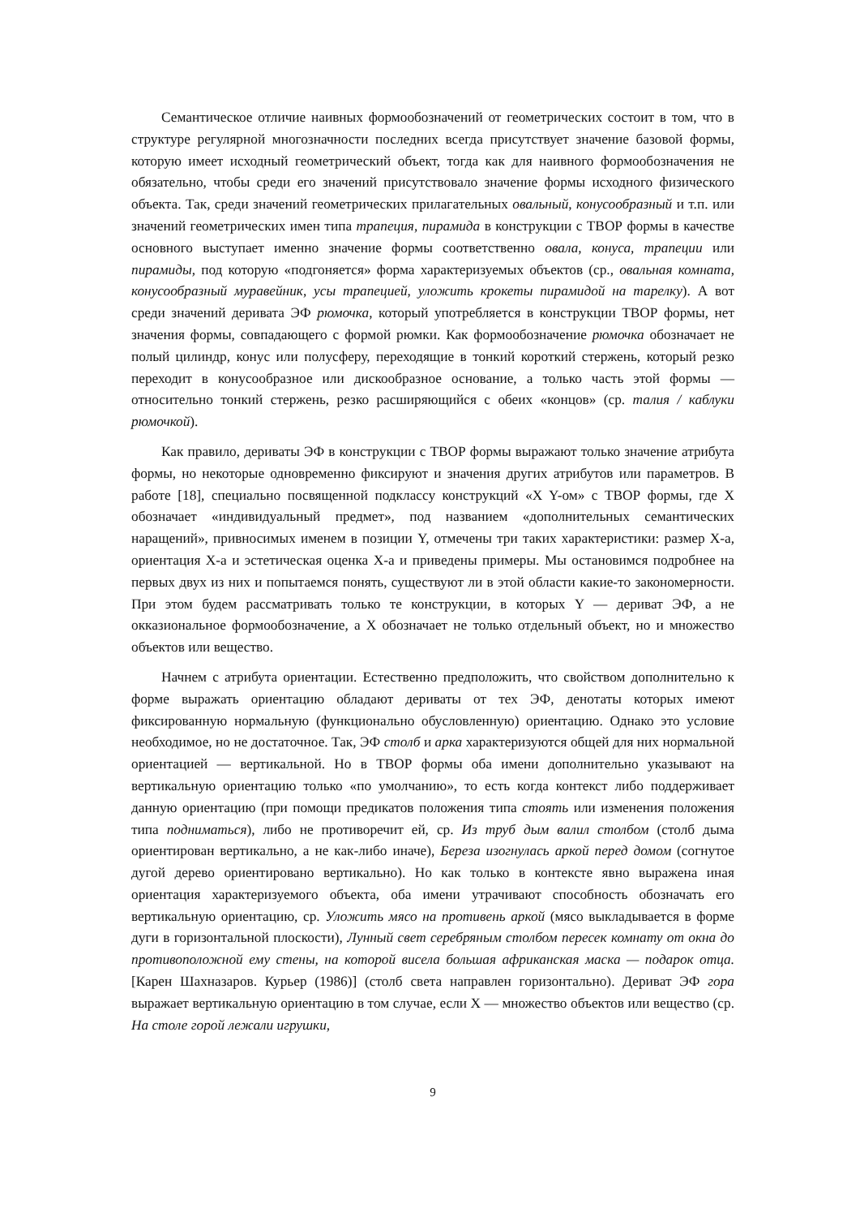Семантическое отличие наивных формообозначений от геометрических состоит в том, что в структуре регулярной многозначности последних всегда присутствует значение базовой формы, которую имеет исходный геометрический объект, тогда как для наивного формообозначения не обязательно, чтобы среди его значений присутствовало значение формы исходного физического объекта. Так, среди значений геометрических прилагательных овальный, конусообразный и т.п. или значений геометрических имен типа трапеция, пирамида в конструкции с ТВОР формы в качестве основного выступает именно значение формы соответственно овала, конуса, трапеции или пирамиды, под которую «подгоняется» форма характеризуемых объектов (ср., овальная комната, конусообразный муравейник, усы трапецией, уложить крокеты пирамидой на тарелку). А вот среди значений деривата ЭФ рюмочка, который употребляется в конструкции ТВОР формы, нет значения формы, совпадающего с формой рюмки. Как формообозначение рюмочка обозначает не полый цилиндр, конус или полусферу, переходящие в тонкий короткий стержень, который резко переходит в конусообразное или дискообразное основание, а только часть этой формы — относительно тонкий стержень, резко расширяющийся с обеих «концов» (ср. талия / каблуки рюмочкой).
Как правило, дериваты ЭФ в конструкции с ТВОР формы выражают только значение атрибута формы, но некоторые одновременно фиксируют и значения других атрибутов или параметров. В работе [18], специально посвященной подклассу конструкций «X Y-ом» с ТВОР формы, где X обозначает «индивидуальный предмет», под названием «дополнительных семантических наращений», привносимых именем в позиции Y, отмечены три таких характеристики: размер X-а, ориентация X-а и эстетическая оценка X-а и приведены примеры. Мы остановимся подробнее на первых двух из них и попытаемся понять, существуют ли в этой области какие-то закономерности. При этом будем рассматривать только те конструкции, в которых Y — дериват ЭФ, а не окказиональное формообозначение, а X обозначает не только отдельный объект, но и множество объектов или вещество.
Начнем с атрибута ориентации. Естественно предположить, что свойством дополнительно к форме выражать ориентацию обладают дериваты от тех ЭФ, денотаты которых имеют фиксированную нормальную (функционально обусловленную) ориентацию. Однако это условие необходимое, но не достаточное. Так, ЭФ столб и арка характеризуются общей для них нормальной ориентацией — вертикальной. Но в ТВОР формы оба имени дополнительно указывают на вертикальную ориентацию только «по умолчанию», то есть когда контекст либо поддерживает данную ориентацию (при помощи предикатов положения типа стоять или изменения положения типа подниматься), либо не противоречит ей, ср. Из труб дым валил столбом (столб дыма ориентирован вертикально, а не как-либо иначе), Береза изогнулась аркой перед домом (согнутое дугой дерево ориентировано вертикально). Но как только в контексте явно выражена иная ориентация характеризуемого объекта, оба имени утрачивают способность обозначать его вертикальную ориентацию, ср. Уложить мясо на противень аркой (мясо выкладывается в форме дуги в горизонтальной плоскости), Лунный свет серебряным столбом пересек комнату от окна до противоположной ему стены, на которой висела большая африканская маска — подарок отца. [Карен Шахназаров. Курьер (1986)] (столб света направлен горизонтально). Дериват ЭФ гора выражает вертикальную ориентацию в том случае, если X — множество объектов или вещество (ср. На столе горой лежали игрушки,
9